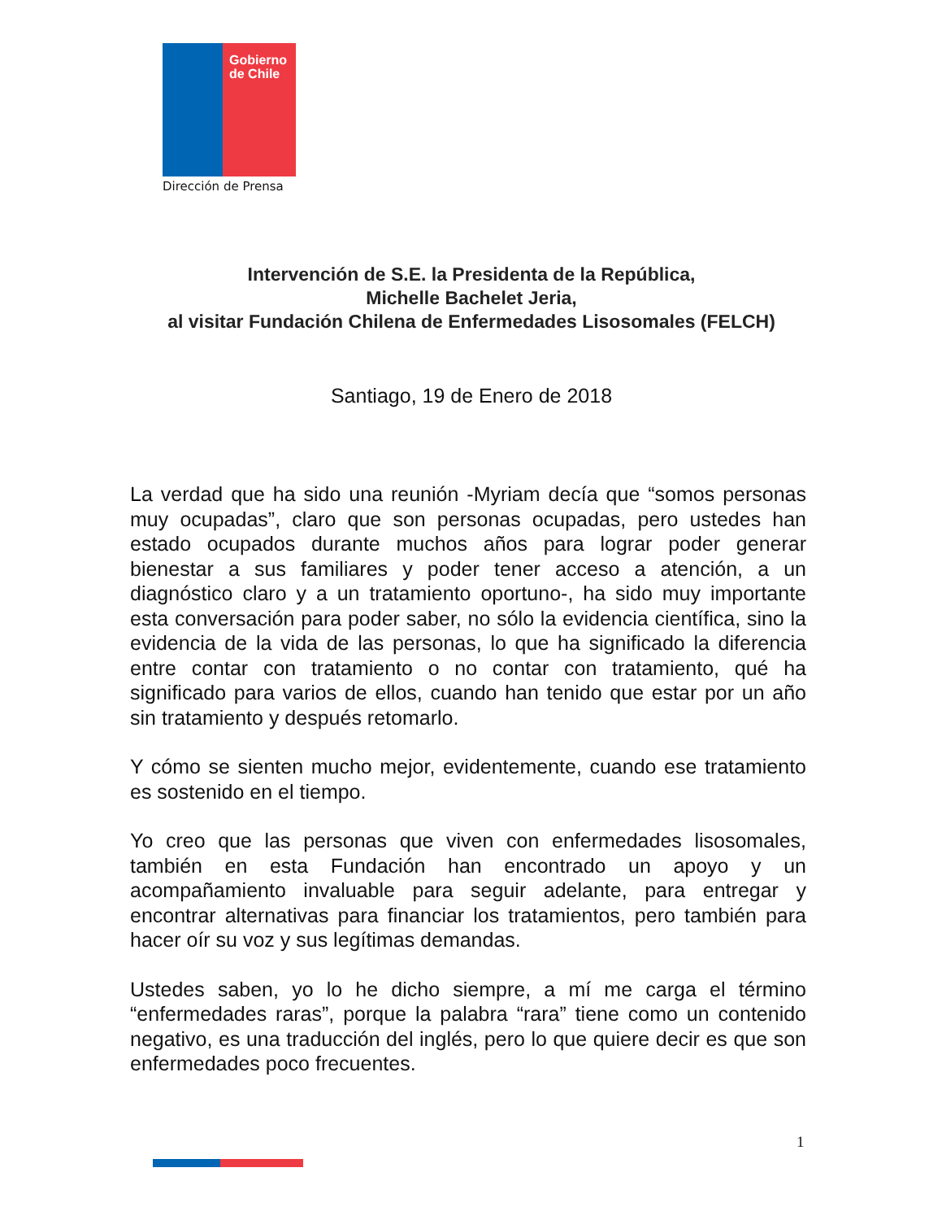Gobierno de Chile
Dirección de Prensa
Intervención de S.E. la Presidenta de la República,
Michelle Bachelet Jeria,
al visitar Fundación Chilena de Enfermedades Lisosomales (FELCH)
Santiago, 19 de Enero de 2018
La verdad que ha sido una reunión -Myriam decía que “somos personas muy ocupadas”, claro que son personas ocupadas, pero ustedes han estado ocupados durante muchos años para lograr poder generar bienestar a sus familiares y poder tener acceso a atención, a un diagnóstico claro y a un tratamiento oportuno-, ha sido muy importante esta conversación para poder saber, no sólo la evidencia científica, sino la evidencia de la vida de las personas, lo que ha significado la diferencia entre contar con tratamiento o no contar con tratamiento, qué ha significado para varios de ellos, cuando han tenido que estar por un año sin tratamiento y después retomarlo.
Y cómo se sienten mucho mejor, evidentemente, cuando ese tratamiento es sostenido en el tiempo.
Yo creo que las personas que viven con enfermedades lisosomales, también en esta Fundación han encontrado un apoyo y un acompañamiento invaluable para seguir adelante, para entregar y encontrar alternativas para financiar los tratamientos, pero también para hacer oír su voz y sus legítimas demandas.
Ustedes saben, yo lo he dicho siempre, a mí me carga el término “enfermedades raras”, porque la palabra “rara” tiene como un contenido negativo, es una traducción del inglés, pero lo que quiere decir es que son enfermedades poco frecuentes.
1